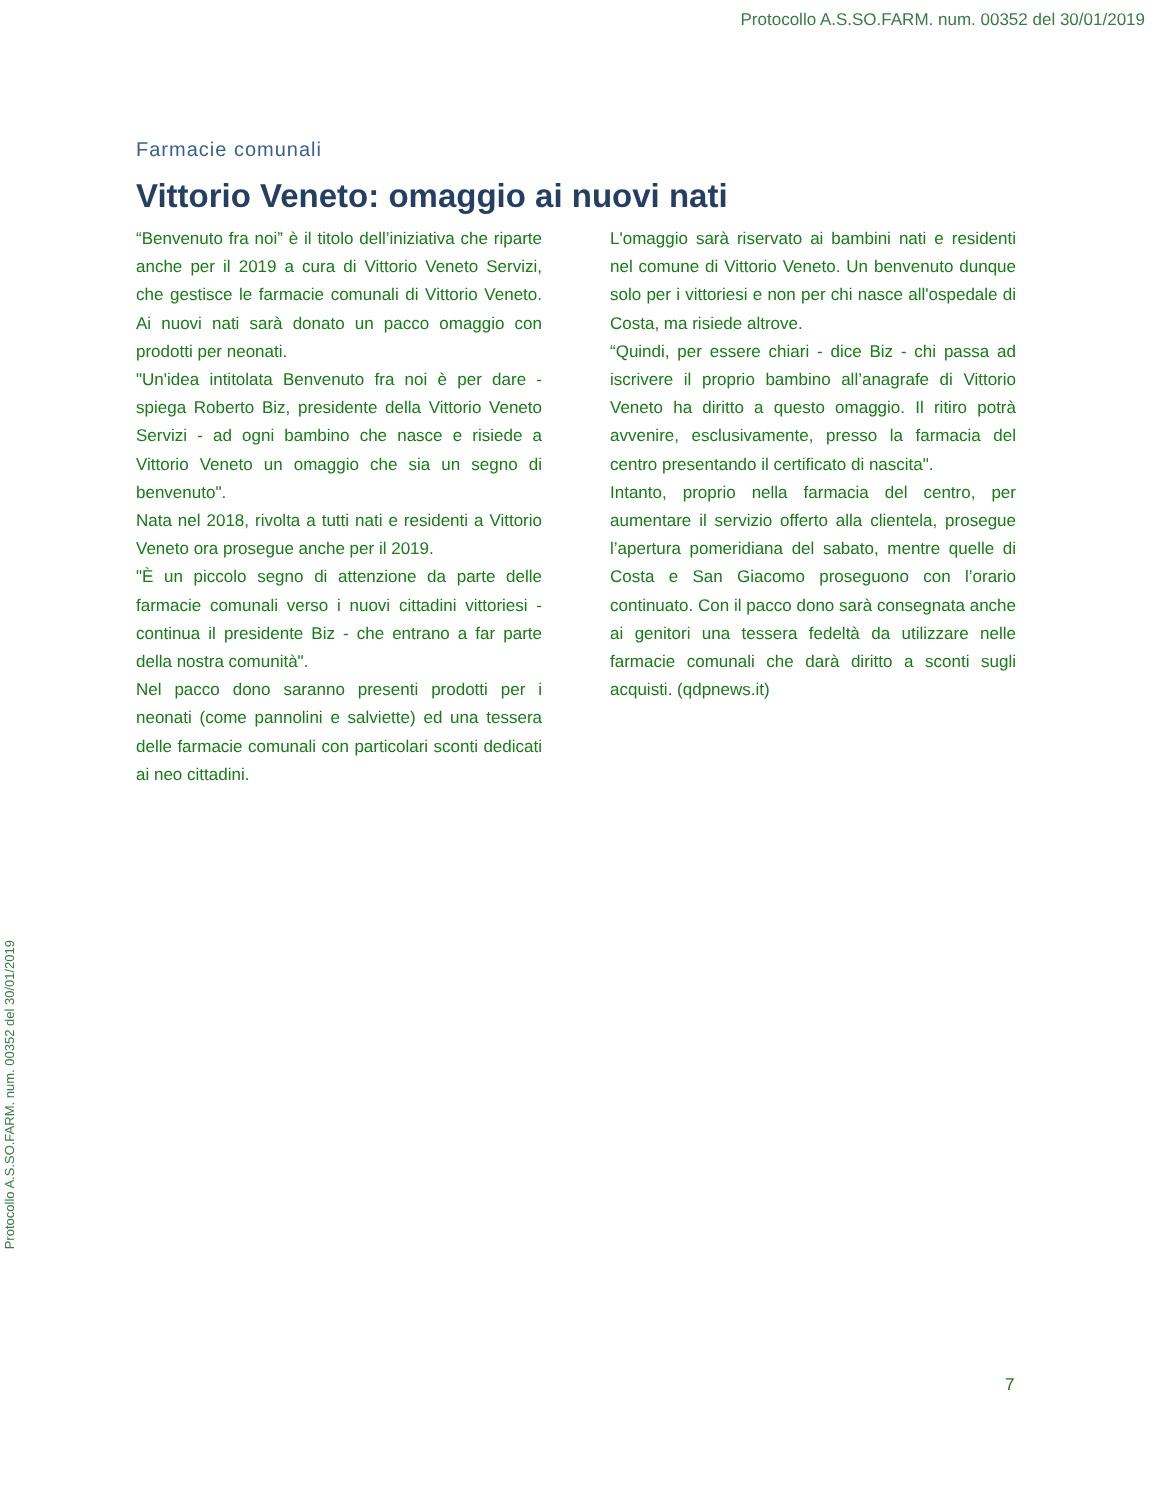Protocollo A.S.SO.FARM. num. 00352 del 30/01/2019
Protocollo A.S.SO.FARM. num. 00352 del 30/01/2019
Farmacie comunali
Vittorio Veneto: omaggio ai nuovi nati
“Benvenuto fra noi” è il titolo dell’iniziativa che riparte anche per il 2019 a cura di Vittorio Veneto Servizi, che gestisce le farmacie comunali di Vittorio Veneto. Ai nuovi nati sarà donato un pacco omaggio con prodotti per neonati.
"Un'idea intitolata Benvenuto fra noi è per dare - spiega Roberto Biz, presidente della Vittorio Veneto Servizi - ad ogni bambino che nasce e risiede a Vittorio Veneto un omaggio che sia un segno di benvenuto".
Nata nel 2018, rivolta a tutti nati e residenti a Vittorio Veneto ora prosegue anche per il 2019.
"È un piccolo segno di attenzione da parte delle farmacie comunali verso i nuovi cittadini vittoriesi - continua il presidente Biz - che entrano a far parte della nostra comunità".
Nel pacco dono saranno presenti prodotti per i neonati (come pannolini e salviette) ed una tessera delle farmacie comunali con particolari sconti dedicati ai neo cittadini.
L'omaggio sarà riservato ai bambini nati e residenti nel comune di Vittorio Veneto. Un benvenuto dunque solo per i vittoriesi e non per chi nasce all'ospedale di Costa, ma risiede altrove.
“Quindi, per essere chiari - dice Biz - chi passa ad iscrivere il proprio bambino all’anagrafe di Vittorio Veneto ha diritto a questo omaggio. Il ritiro potrà avvenire, esclusivamente, presso la farmacia del centro presentando il certificato di nascita".
Intanto, proprio nella farmacia del centro, per aumentare il servizio offerto alla clientela, prosegue l’apertura pomeridiana del sabato, mentre quelle di Costa e San Giacomo proseguono con l’orario continuato. Con il pacco dono sarà consegnata anche ai genitori una tessera fedeltà da utilizzare nelle farmacie comunali che darà diritto a sconti sugli acquisti. (qdpnews.it)
7